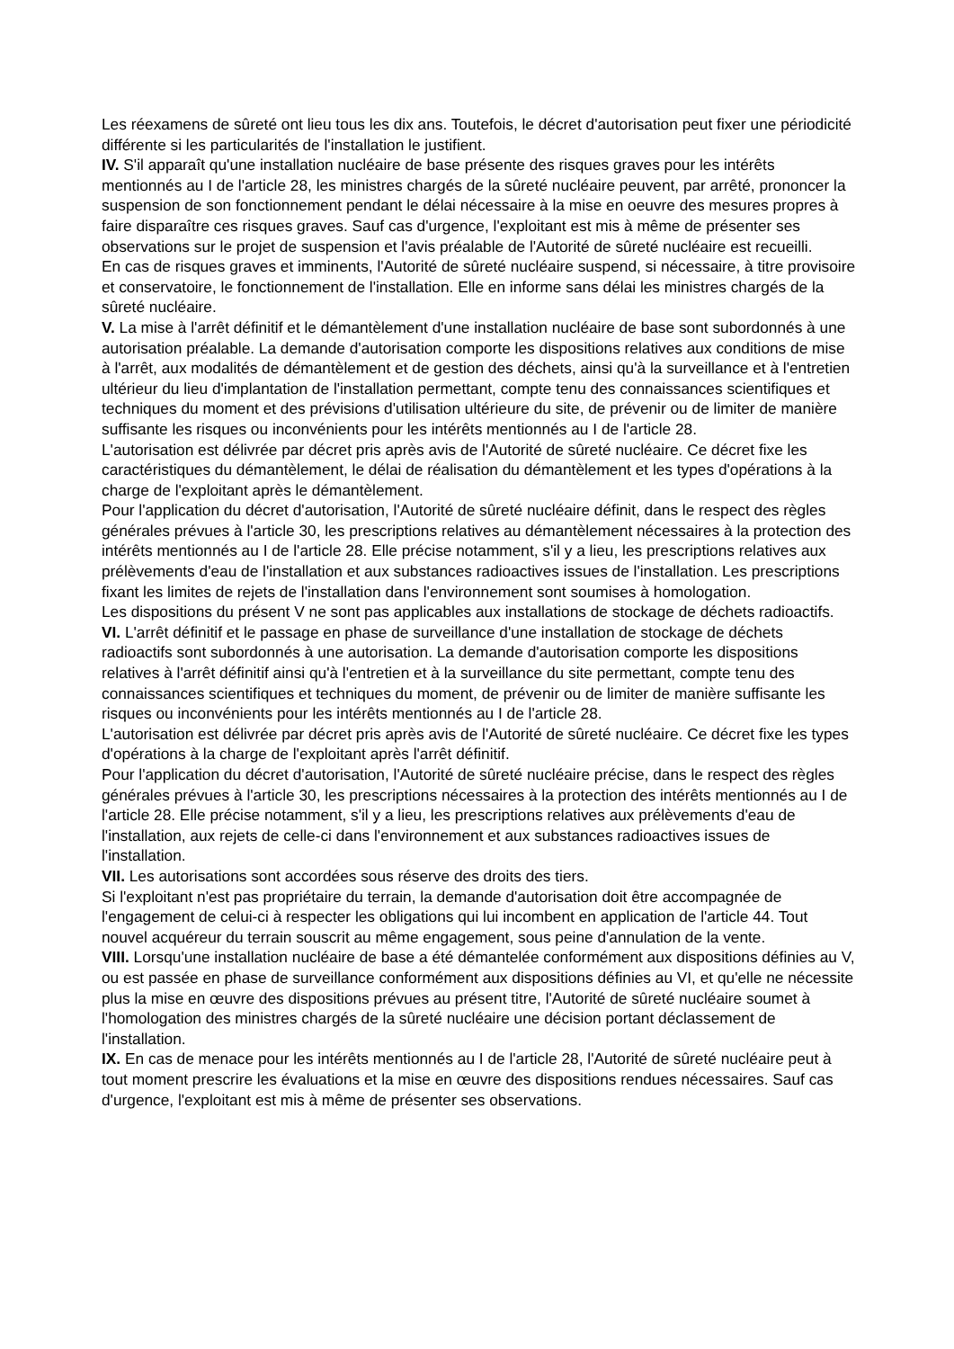Les réexamens de sûreté ont lieu tous les dix ans. Toutefois, le décret d'autorisation peut fixer une périodicité différente si les particularités de l'installation le justifient.
IV. S'il apparaît qu'une installation nucléaire de base présente des risques graves pour les intérêts mentionnés au I de l'article 28, les ministres chargés de la sûreté nucléaire peuvent, par arrêté, prononcer la suspension de son fonctionnement pendant le délai nécessaire à la mise en oeuvre des mesures propres à faire disparaître ces risques graves. Sauf cas d'urgence, l'exploitant est mis à même de présenter ses observations sur le projet de suspension et l'avis préalable de l'Autorité de sûreté nucléaire est recueilli.
En cas de risques graves et imminents, l'Autorité de sûreté nucléaire suspend, si nécessaire, à titre provisoire et conservatoire, le fonctionnement de l'installation. Elle en informe sans délai les ministres chargés de la sûreté nucléaire.
V. La mise à l'arrêt définitif et le démantèlement d'une installation nucléaire de base sont subordonnés à une autorisation préalable. La demande d'autorisation comporte les dispositions relatives aux conditions de mise à l'arrêt, aux modalités de démantèlement et de gestion des déchets, ainsi qu'à la surveillance et à l'entretien ultérieur du lieu d'implantation de l'installation permettant, compte tenu des connaissances scientifiques et techniques du moment et des prévisions d'utilisation ultérieure du site, de prévenir ou de limiter de manière suffisante les risques ou inconvénients pour les intérêts mentionnés au I de l'article 28.
L'autorisation est délivrée par décret pris après avis de l'Autorité de sûreté nucléaire. Ce décret fixe les caractéristiques du démantèlement, le délai de réalisation du démantèlement et les types d'opérations à la charge de l'exploitant après le démantèlement.
Pour l'application du décret d'autorisation, l'Autorité de sûreté nucléaire définit, dans le respect des règles générales prévues à l'article 30, les prescriptions relatives au démantèlement nécessaires à la protection des intérêts mentionnés au I de l'article 28. Elle précise notamment, s'il y a lieu, les prescriptions relatives aux prélèvements d'eau de l'installation et aux substances radioactives issues de l'installation. Les prescriptions fixant les limites de rejets de l'installation dans l'environnement sont soumises à homologation.
Les dispositions du présent V ne sont pas applicables aux installations de stockage de déchets radioactifs.
VI. L'arrêt définitif et le passage en phase de surveillance d'une installation de stockage de déchets radioactifs sont subordonnés à une autorisation. La demande d'autorisation comporte les dispositions relatives à l'arrêt définitif ainsi qu'à l'entretien et à la surveillance du site permettant, compte tenu des connaissances scientifiques et techniques du moment, de prévenir ou de limiter de manière suffisante les risques ou inconvénients pour les intérêts mentionnés au I de l'article 28.
L'autorisation est délivrée par décret pris après avis de l'Autorité de sûreté nucléaire. Ce décret fixe les types d'opérations à la charge de l'exploitant après l'arrêt définitif.
Pour l'application du décret d'autorisation, l'Autorité de sûreté nucléaire précise, dans le respect des règles générales prévues à l'article 30, les prescriptions nécessaires à la protection des intérêts mentionnés au I de l'article 28. Elle précise notamment, s'il y a lieu, les prescriptions relatives aux prélèvements d'eau de l'installation, aux rejets de celle-ci dans l'environnement et aux substances radioactives issues de l'installation.
VII. Les autorisations sont accordées sous réserve des droits des tiers.
Si l'exploitant n'est pas propriétaire du terrain, la demande d'autorisation doit être accompagnée de l'engagement de celui-ci à respecter les obligations qui lui incombent en application de l'article 44. Tout nouvel acquéreur du terrain souscrit au même engagement, sous peine d'annulation de la vente.
VIII. Lorsqu'une installation nucléaire de base a été démantelée conformément aux dispositions définies au V, ou est passée en phase de surveillance conformément aux dispositions définies au VI, et qu'elle ne nécessite plus la mise en œuvre des dispositions prévues au présent titre, l'Autorité de sûreté nucléaire soumet à l'homologation des ministres chargés de la sûreté nucléaire une décision portant déclassement de l'installation.
IX. En cas de menace pour les intérêts mentionnés au I de l'article 28, l'Autorité de sûreté nucléaire peut à tout moment prescrire les évaluations et la mise en œuvre des dispositions rendues nécessaires. Sauf cas d'urgence, l'exploitant est mis à même de présenter ses observations.